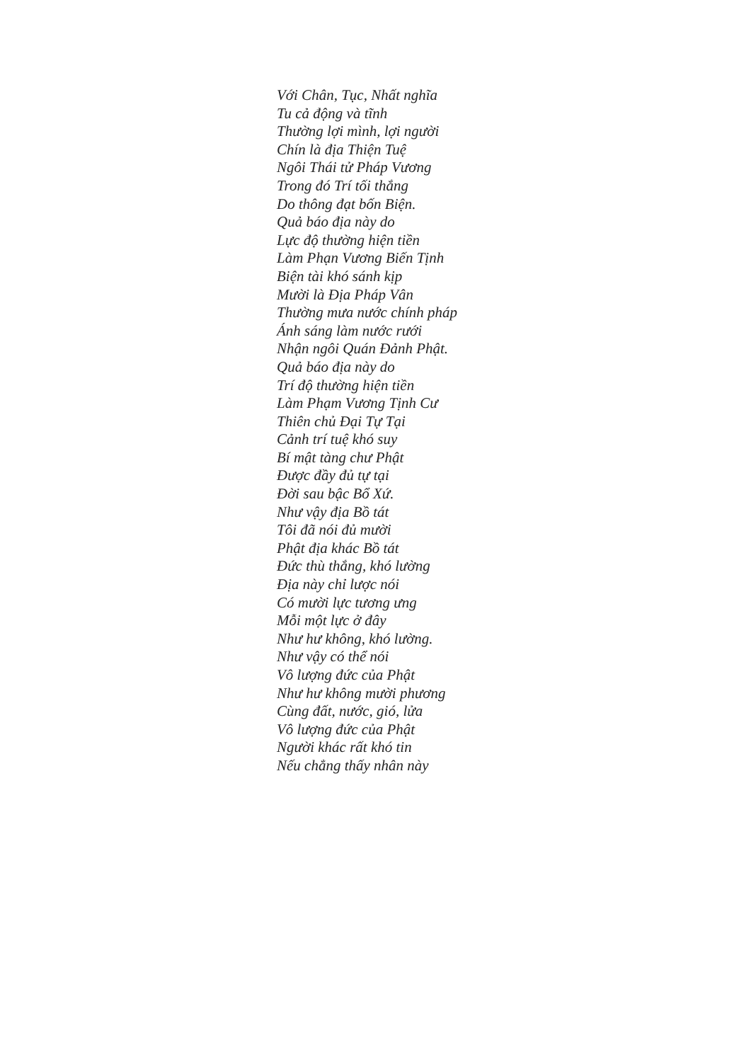Với Chân, Tục, Nhất nghĩa
Tu cả động và tĩnh
Thường lợi mình, lợi người
Chín là địa Thiện Tuệ
Ngôi Thái tử Pháp Vương
Trong đó Trí tối thắng
Do thông đạt bốn Biện.
Quả báo địa này do
Lực độ thường hiện tiền
Làm Phạn Vương Biến Tịnh
Biện tài khó sánh kịp
Mười là Địa Pháp Vân
Thường mưa nước chính pháp
Ánh sáng làm nước rưới
Nhận ngôi Quán Đảnh Phật.
Quả báo địa này do
Trí độ thường hiện tiền
Làm Phạm Vương Tịnh Cư
Thiên chủ Đại Tự Tại
Cảnh trí tuệ khó suy
Bí mật tàng chư Phật
Được đầy đủ tự tại
Đời sau bậc Bổ Xứ.
Như vậy địa Bồ tát
Tôi đã nói đủ mười
Phật địa khác Bồ tát
Đức thù thắng, khó lường
Địa này chỉ lược nói
Có mười lực tương ưng
Mỗi một lực ở đây
Như hư không, khó lường.
Như vậy có thể nói
Vô lượng đức của Phật
Như hư không mười phương
Cùng đất, nước, gió, lửa
Vô lượng đức của Phật
Người khác rất khó tin
Nếu chẳng thấy nhân này